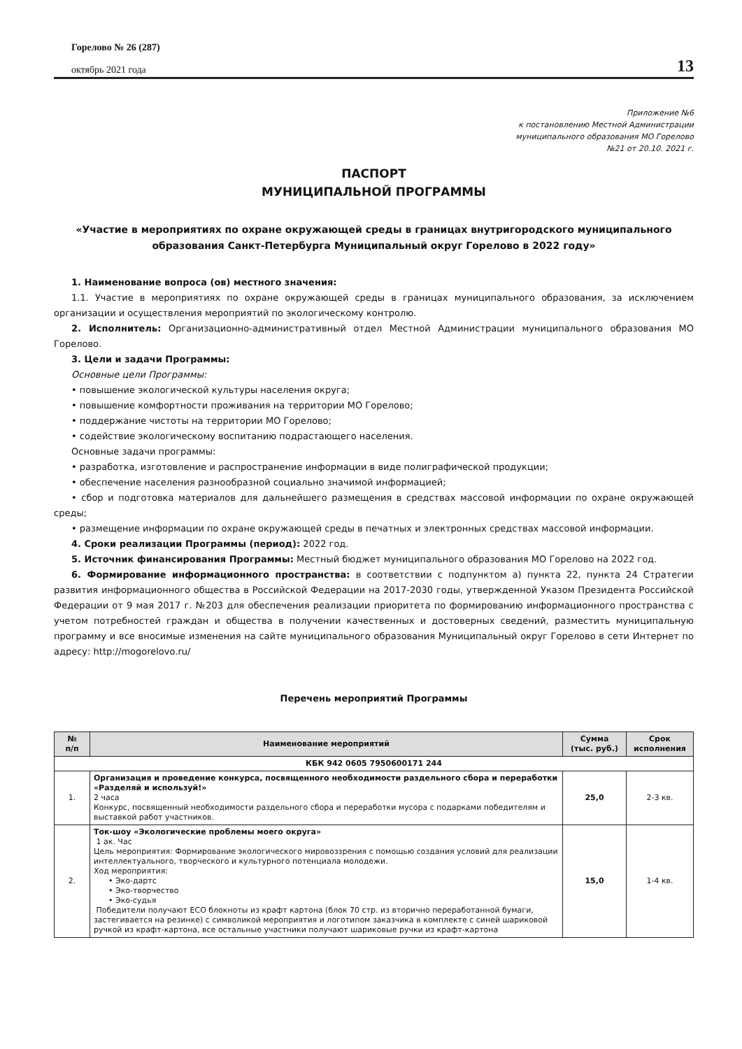Горелово № 26 (287)
октябрь 2021 года
13
Приложение №6
к постановлению Местной Администрации
муниципального образования МО Горелово
№21 от 20.10. 2021 г.
ПАСПОРТ
МУНИЦИПАЛЬНОЙ ПРОГРАММЫ
«Участие в мероприятиях по охране окружающей среды в границах внутригородского муниципального образования Санкт-Петербурга Муниципальный округ Горелово в 2022 году»
1. Наименование вопроса (ов) местного значения:
1.1. Участие в мероприятиях по охране окружающей среды в границах муниципального образования, за исключением организации и осуществления мероприятий по экологическому контролю.
2. Исполнитель: Организационно-административный отдел Местной Администрации муниципального образования МО Горелово.
3. Цели и задачи Программы:
Основные цели Программы:
• повышение экологической культуры населения округа;
• повышение комфортности проживания на территории МО Горелово;
• поддержание чистоты на территории МО Горелово;
• содействие экологическому воспитанию подрастающего населения.
Основные задачи программы:
• разработка, изготовление и распространение информации в виде полиграфической продукции;
• обеспечение населения разнообразной социально значимой информацией;
• сбор и подготовка материалов для дальнейшего размещения в средствах массовой информации по охране окружающей среды;
• размещение информации по охране окружающей среды в печатных и электронных средствах массовой информации.
4. Сроки реализации Программы (период): 2022 год.
5. Источник финансирования Программы: Местный бюджет муниципального образования МО Горелово на 2022 год.
6. Формирование информационного пространства: в соответствии с подпунктом а) пункта 22, пункта 24 Стратегии развития информационного общества в Российской Федерации на 2017-2030 годы, утвержденной Указом Президента Российской Федерации от 9 мая 2017 г. №203 для обеспечения реализации приоритета по формированию информационного пространства с учетом потребностей граждан и общества в получении качественных и достоверных сведений, разместить муниципальную программу и все вносимые изменения на сайте муниципального образования Муниципальный округ Горелово в сети Интернет по адресу: http://mogorelovo.ru/
Перечень мероприятий Программы
| № п/п | Наименование мероприятий | Сумма (тыс. руб.) | Срок исполнения |
| --- | --- | --- | --- |
| КБК 942 0605 7950600171 244 | | | |
| 1. | Организация и проведение конкурса, посвященного необходимости раздельного сбора и переработки «Разделяй и используй!» 2 часа Конкурс, посвященный необходимости раздельного сбора и переработки мусора с подарками победителям и выставкой работ участников. | 25,0 | 2-3 кв. |
| 2. | Ток-шоу «Экологические проблемы моего округа» 1 ак. Час Цель мероприятия: Формирование экологического мировоззрения с помощью создания условий для реализации интеллектуального, творческого и культурного потенциала молодежи. Ход мероприятия: • Эко-дартс • Эко-творчество • Эко-судья Победители получают ECO блокноты из крафт картона (блок 70 стр. из вторично переработанной бумаги, застегивается на резинке) с символикой мероприятия и логотипом заказчика в комплекте с синей шариковой ручкой из крафт-картона, все остальные участники получают шариковые ручки из крафт-картона | 15,0 | 1-4 кв. |